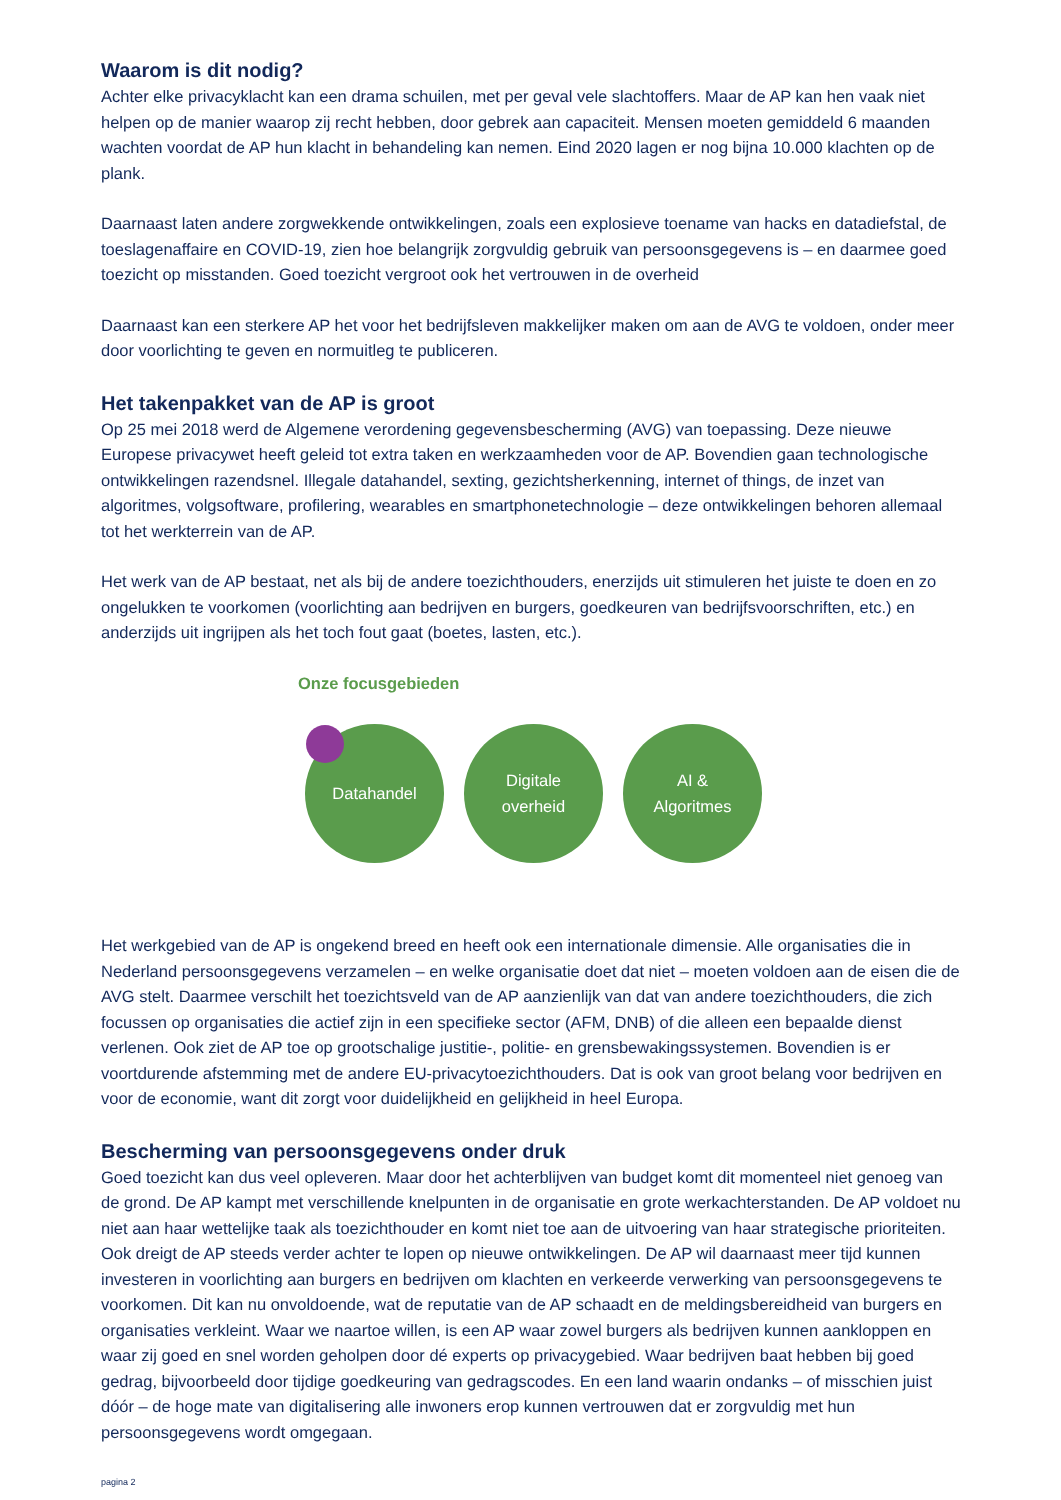Waarom is dit nodig?
Achter elke privacyklacht kan een drama schuilen, met per geval vele slachtoffers. Maar de AP kan hen vaak niet helpen op de manier waarop zij recht hebben, door gebrek aan capaciteit. Mensen moeten gemiddeld 6 maanden wachten voordat de AP hun klacht in behandeling kan nemen. Eind 2020 lagen er nog bijna 10.000 klachten op de plank.
Daarnaast laten andere zorgwekkende ontwikkelingen, zoals een explosieve toename van hacks en datadiefstal, de toeslagenaffaire en COVID-19, zien hoe belangrijk zorgvuldig gebruik van persoonsgegevens is – en daarmee goed toezicht op misstanden. Goed toezicht vergroot ook het vertrouwen in de overheid
Daarnaast kan een sterkere AP het voor het bedrijfsleven makkelijker maken om aan de AVG te voldoen, onder meer door voorlichting te geven en normuitleg te publiceren.
Het takenpakket van de AP is groot
Op 25 mei 2018 werd de Algemene verordening gegevensbescherming (AVG) van toepassing. Deze nieuwe Europese privacywet heeft geleid tot extra taken en werkzaamheden voor de AP. Bovendien gaan technologische ontwikkelingen razendsnel. Illegale datahandel, sexting, gezichtsherkenning, internet of things, de inzet van algoritmes, volgsoftware, profilering, wearables en smartphonetechnologie – deze ontwikkelingen behoren allemaal tot het werkterrein van de AP.
Het werk van de AP bestaat, net als bij de andere toezichthouders, enerzijds uit stimuleren het juiste te doen en zo ongelukken te voorkomen (voorlichting aan bedrijven en burgers, goedkeuren van bedrijfsvoorschriften, etc.) en anderzijds uit ingrijpen als het toch fout gaat (boetes, lasten, etc.).
Onze focusgebieden
Datahandel Digitale
overheid
AI &
Algoritmes
Het werkgebied van de AP is ongekend breed en heeft ook een internationale dimensie. Alle organisaties die in Nederland persoonsgegevens verzamelen – en welke organisatie doet dat niet – moeten voldoen aan de eisen die de AVG stelt. Daarmee verschilt het toezichtsveld van de AP aanzienlijk van dat van andere toezichthouders, die zich focussen op organisaties die actief zijn in een specifieke sector (AFM, DNB) of die alleen een bepaalde dienst verlenen. Ook ziet de AP toe op grootschalige justitie-, politie- en grensbewakingssystemen. Bovendien is er voortdurende afstemming met de andere EU-privacytoezichthouders. Dat is ook van groot belang voor bedrijven en voor de economie, want dit zorgt voor duidelijkheid en gelijkheid in heel Europa.
Bescherming van persoonsgegevens onder druk
Goed toezicht kan dus veel opleveren. Maar door het achterblijven van budget komt dit momenteel niet genoeg van de grond. De AP kampt met verschillende knelpunten in de organisatie en grote werkachterstanden. De AP voldoet nu niet aan haar wettelijke taak als toezichthouder en komt niet toe aan de uitvoering van haar strategische prioriteiten. Ook dreigt de AP steeds verder achter te lopen op nieuwe ontwikkelingen. De AP wil daarnaast meer tijd kunnen investeren in voorlichting aan burgers en bedrijven om klachten en verkeerde verwerking van persoonsgegevens te voorkomen. Dit kan nu onvoldoende, wat de reputatie van de AP schaadt en de meldingsbereidheid van burgers en organisaties verkleint. Waar we naartoe willen, is een AP waar zowel burgers als bedrijven kunnen aankloppen en waar zij goed en snel worden geholpen door dé experts op privacygebied. Waar bedrijven baat hebben bij goed gedrag, bijvoorbeeld door tijdige goedkeuring van gedragscodes. En een land waarin ondanks – of misschien juist dóór – de hoge mate van digitalisering alle inwoners erop kunnen vertrouwen dat er zorgvuldig met hun persoonsgegevens wordt omgegaan.
pagina 2